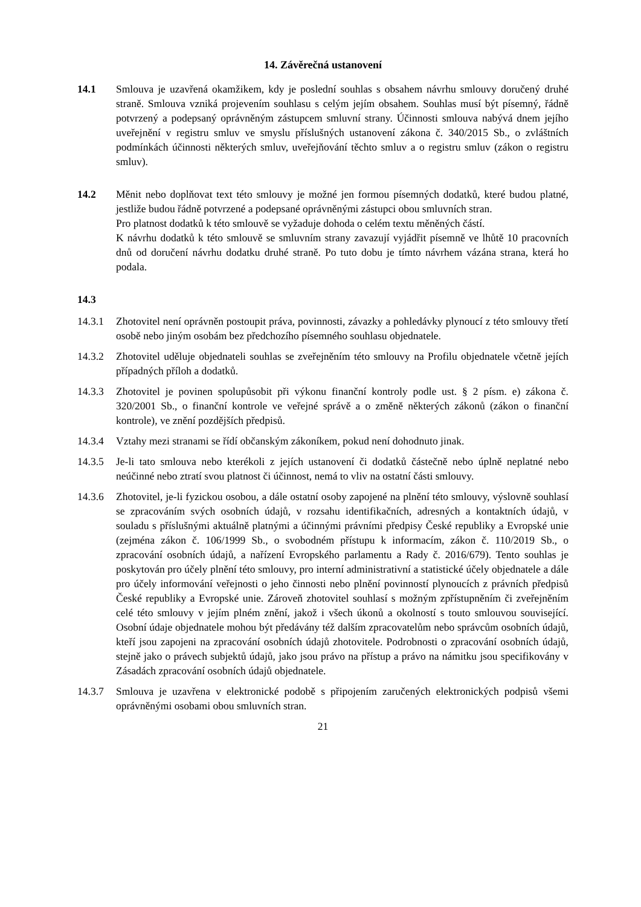14. Závěrečná ustanovení
14.1 Smlouva je uzavřená okamžikem, kdy je poslední souhlas s obsahem návrhu smlouvy doručený druhé straně. Smlouva vzniká projevením souhlasu s celým jejím obsahem. Souhlas musí být písemný, řádně potvrzený a podepsaný oprávněným zástupcem smluvní strany. Účinnosti smlouva nabývá dnem jejího uveřejnění v registru smluv ve smyslu příslušných ustanovení zákona č. 340/2015 Sb., o zvláštních podmínkách účinnosti některých smluv, uveřejňování těchto smluv a o registru smluv (zákon o registru smluv).
14.2 Měnit nebo doplňovat text této smlouvy je možné jen formou písemných dodatků, které budou platné, jestliže budou řádně potvrzené a podepsané oprávněnými zástupci obou smluvních stran.
Pro platnost dodatků k této smlouvě se vyžaduje dohoda o celém textu měněných částí.
K návrhu dodatků k této smlouvě se smluvním strany zavazují vyjádřit písemně ve lhůtě 10 pracovních dnů od doručení návrhu dodatku druhé straně. Po tuto dobu je tímto návrhem vázána strana, která ho podala.
14.3
14.3.1 Zhotovitel není oprávněn postoupit práva, povinnosti, závazky a pohledávky plynoucí z této smlouvy třetí osobě nebo jiným osobám bez předchozího písemného souhlasu objednatele.
14.3.2 Zhotovitel uděluje objednateli souhlas se zveřejněním této smlouvy na Profilu objednatele včetně jejích případných příloh a dodatků.
14.3.3 Zhotovitel je povinen spolupůsobit při výkonu finanční kontroly podle ust. § 2 písm. e) zákona č. 320/2001 Sb., o finanční kontrole ve veřejné správě a o změně některých zákonů (zákon o finanční kontrole), ve znění pozdějších předpisů.
14.3.4 Vztahy mezi stranami se řídí občanským zákoníkem, pokud není dohodnuto jinak.
14.3.5 Je-li tato smlouva nebo kterékoli z jejích ustanovení či dodatků částečně nebo úplně neplatné nebo neúčinné nebo ztratí svou platnost či účinnost, nemá to vliv na ostatní části smlouvy.
14.3.6 Zhotovitel, je-li fyzickou osobou, a dále ostatní osoby zapojené na plnění této smlouvy, výslovně souhlasí se zpracováním svých osobních údajů, v rozsahu identifikačních, adresných a kontaktních údajů, v souladu s příslušnými aktuálně platnými a účinnými právními předpisy České republiky a Evropské unie (zejména zákon č. 106/1999 Sb., o svobodném přístupu k informacím, zákon č. 110/2019 Sb., o zpracování osobních údajů, a nařízení Evropského parlamentu a Rady č. 2016/679). Tento souhlas je poskytován pro účely plnění této smlouvy, pro interní administrativní a statistické účely objednatele a dále pro účely informování veřejnosti o jeho činnosti nebo plnění povinností plynoucích z právních předpisů České republiky a Evropské unie. Zároveň zhotovitel souhlasí s možným zpřístupněním či zveřejněním celé této smlouvy v jejím plném znění, jakož i všech úkonů a okolností s touto smlouvou související. Osobní údaje objednatele mohou být předávány též dalším zpracovatelům nebo správcům osobních údajů, kteří jsou zapojeni na zpracování osobních údajů zhotovitele. Podrobnosti o zpracování osobních údajů, stejně jako o právech subjektů údajů, jako jsou právo na přístup a právo na námitku jsou specifikovány v Zásadách zpracování osobních údajů objednatele.
14.3.7 Smlouva je uzavřena v elektronické podobě s připojením zaručených elektronických podpisů všemi oprávněnými osobami obou smluvních stran.
21